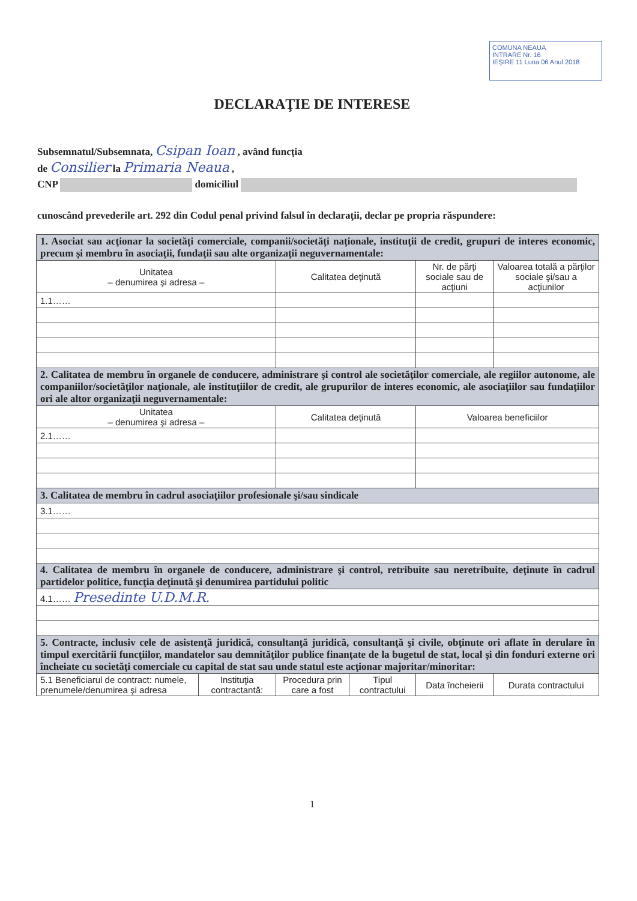COMUNA NEAUA
INTRARE Nr. 16
IEŞIRE 11 Luna 06 Anul 2018
DECLARAŢIE DE INTERESE
Subsemnatul/Subsemnata, Csipan Ioan , având funcţia
de Consilier la Primaria Neaua ,
CNP domiciliul
cunoscând prevederile art. 292 din Codul penal privind falsul în declaraţii, declar pe propria răspundere:
| 1. Asociat sau acţionar la societăţi comerciale, companii/societăţi naţionale, instituţii de credit, grupuri de interes economic, precum şi membru în asociaţii, fundaţii sau alte organizaţii neguvernamentale: | | | | | |
| Unitatea – denumirea şi adresa – | | Calitatea deţinută | | Nr. de părţi sociale sau de acţiuni | Valoarea totală a părţilor sociale şi/sau a acţiunilor |
| 1.1…… | | | | | |
| 2. Calitatea de membru în organele de conducere, administrare şi control ale societăţilor comerciale, ale regiilor autonome, ale companiilor/societăţilor naţionale, ale instituţiilor de credit, ale grupurilor de interes economic, ale asociaţiilor sau fundaţiilor ori ale altor organizaţii neguvernamentale: | | | | | |
| Unitatea – denumirea şi adresa – | | Calitatea deţinută | | Valoarea beneficiilor | |
| 2.1…… | | | | | |
| 3. Calitatea de membru în cadrul asociaţiilor profesionale şi/sau sindicale | | | | | |
| 3.1…… | | | | | |
| 4. Calitatea de membru în organele de conducere, administrare şi control, retribuite sau neretribuite, deţinute în cadrul partidelor politice, funcţia deţinută şi denumirea partidului politic | | | | | |
| 4.1…… Presedinte U.D.M.R. | | | | | |
| 5. Contracte, inclusiv cele de asistenţă juridică, consultanţă juridică, consultanţă şi civile, obţinute ori aflate în derulare în timpul exercitării funcţiilor, mandatelor sau demnităţilor publice finanţate de la bugetul de stat, local şi din fonduri externe ori încheiate cu societăţi comerciale cu capital de stat sau unde statul este acţionar majoritar/minoritar: | | | | | |
| 5.1 Beneficiarul de contract: numele, prenumele/denumirea şi adresa | Instituţia contractantă: | Procedura prin care a fost | Tipul contractului | Data încheierii | Durata contractului |
1